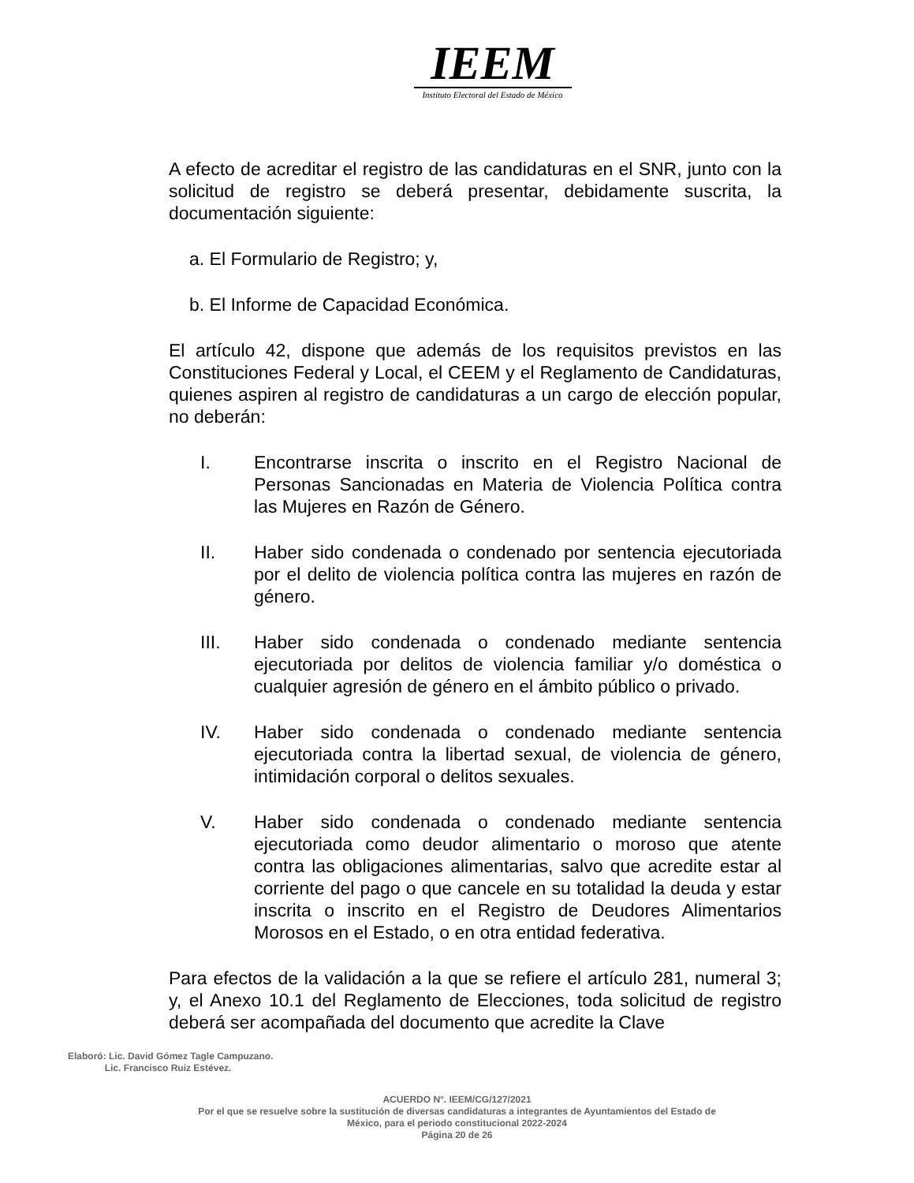IEEM
Instituto Electoral del Estado de México
A efecto de acreditar el registro de las candidaturas en el SNR, junto con la solicitud de registro se deberá presentar, debidamente suscrita, la documentación siguiente:
a. El Formulario de Registro; y,
b. El Informe de Capacidad Económica.
El artículo 42, dispone que además de los requisitos previstos en las Constituciones Federal y Local, el CEEM y el Reglamento de Candidaturas, quienes aspiren al registro de candidaturas a un cargo de elección popular, no deberán:
I. Encontrarse inscrita o inscrito en el Registro Nacional de Personas Sancionadas en Materia de Violencia Política contra las Mujeres en Razón de Género.
II. Haber sido condenada o condenado por sentencia ejecutoriada por el delito de violencia política contra las mujeres en razón de género.
III. Haber sido condenada o condenado mediante sentencia ejecutoriada por delitos de violencia familiar y/o doméstica o cualquier agresión de género en el ámbito público o privado.
IV. Haber sido condenada o condenado mediante sentencia ejecutoriada contra la libertad sexual, de violencia de género, intimidación corporal o delitos sexuales.
V. Haber sido condenada o condenado mediante sentencia ejecutoriada como deudor alimentario o moroso que atente contra las obligaciones alimentarias, salvo que acredite estar al corriente del pago o que cancele en su totalidad la deuda y estar inscrita o inscrito en el Registro de Deudores Alimentarios Morosos en el Estado, o en otra entidad federativa.
Para efectos de la validación a la que se refiere el artículo 281, numeral 3; y, el Anexo 10.1 del Reglamento de Elecciones, toda solicitud de registro deberá ser acompañada del documento que acredite la Clave
Elaboró: Lic. David Gómez Tagle Campuzano.
Lic. Francisco Ruiz Estévez.
ACUERDO N°. IEEM/CG/127/2021
Por el que se resuelve sobre la sustitución de diversas candidaturas a integrantes de Ayuntamientos del Estado de
México, para el periodo constitucional 2022-2024
Página 20 de 26